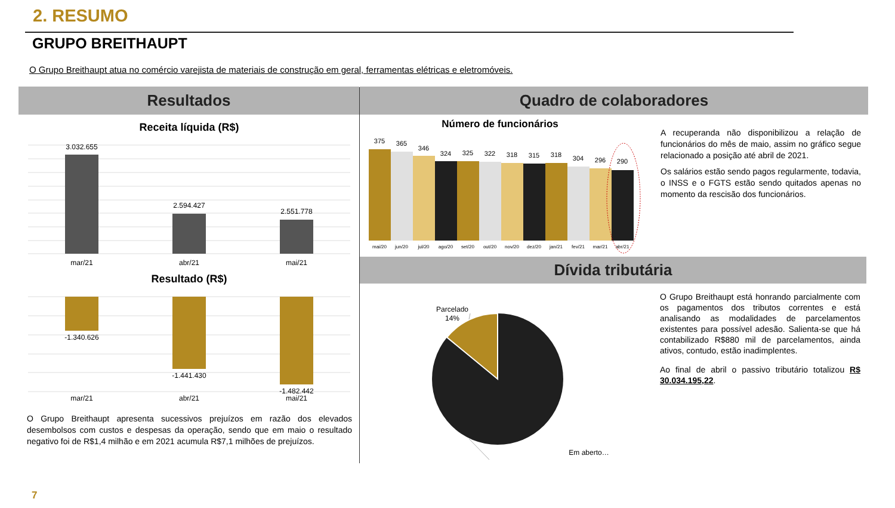2. RESUMO
GRUPO BREITHAUPT
O Grupo Breithaupt atua no comércio varejista de materiais de construção em geral, ferramentas elétricas e eletromóveis.
Resultados Quadro de colaboradores
Receita líquida (R$)
3.032.655
2.594.427
2.551.778
mar/21
abr/21
mai/21
Resultado (R$)
-1.340.626
-1.441.430
-1.482.442
mar/21
abr/21
mai/21
O Grupo Breithaupt apresenta sucessivos prejuízos em razão dos elevados desembolsos com custos e despesas da operação, sendo que em maio o resultado negativo foi de R$1,4 milhão e em 2021 acumula R$7,1 milhões de prejuízos.
Número de funcionários
375
mai/20
365
jun/20
346
jul/20
324
ago/20
325
set/20
322
out/20
318
nov/20
315
dez/20
318
jan/21
304
fev/21
296
mar/21
290
abr/21
A recuperanda não disponibilizou a relação de funcionários do mês de maio, assim no gráfico segue relacionado a posição até abril de 2021.
Os salários estão sendo pagos regularmente, todavia, o INSS e o FGTS estão sendo quitados apenas no momento da rescisão dos funcionários.
Dívida tributária
Parcelado
14%
Em aberto…
O Grupo Breithaupt está honrando parcialmente com os pagamentos dos tributos correntes e está analisando as modalidades de parcelamentos existentes para possível adesão. Salienta-se que há contabilizado R$880 mil de parcelamentos, ainda ativos, contudo, estão inadimplentes.
Ao final de abril o passivo tributário totalizou R$ 30.034.195,22.
7